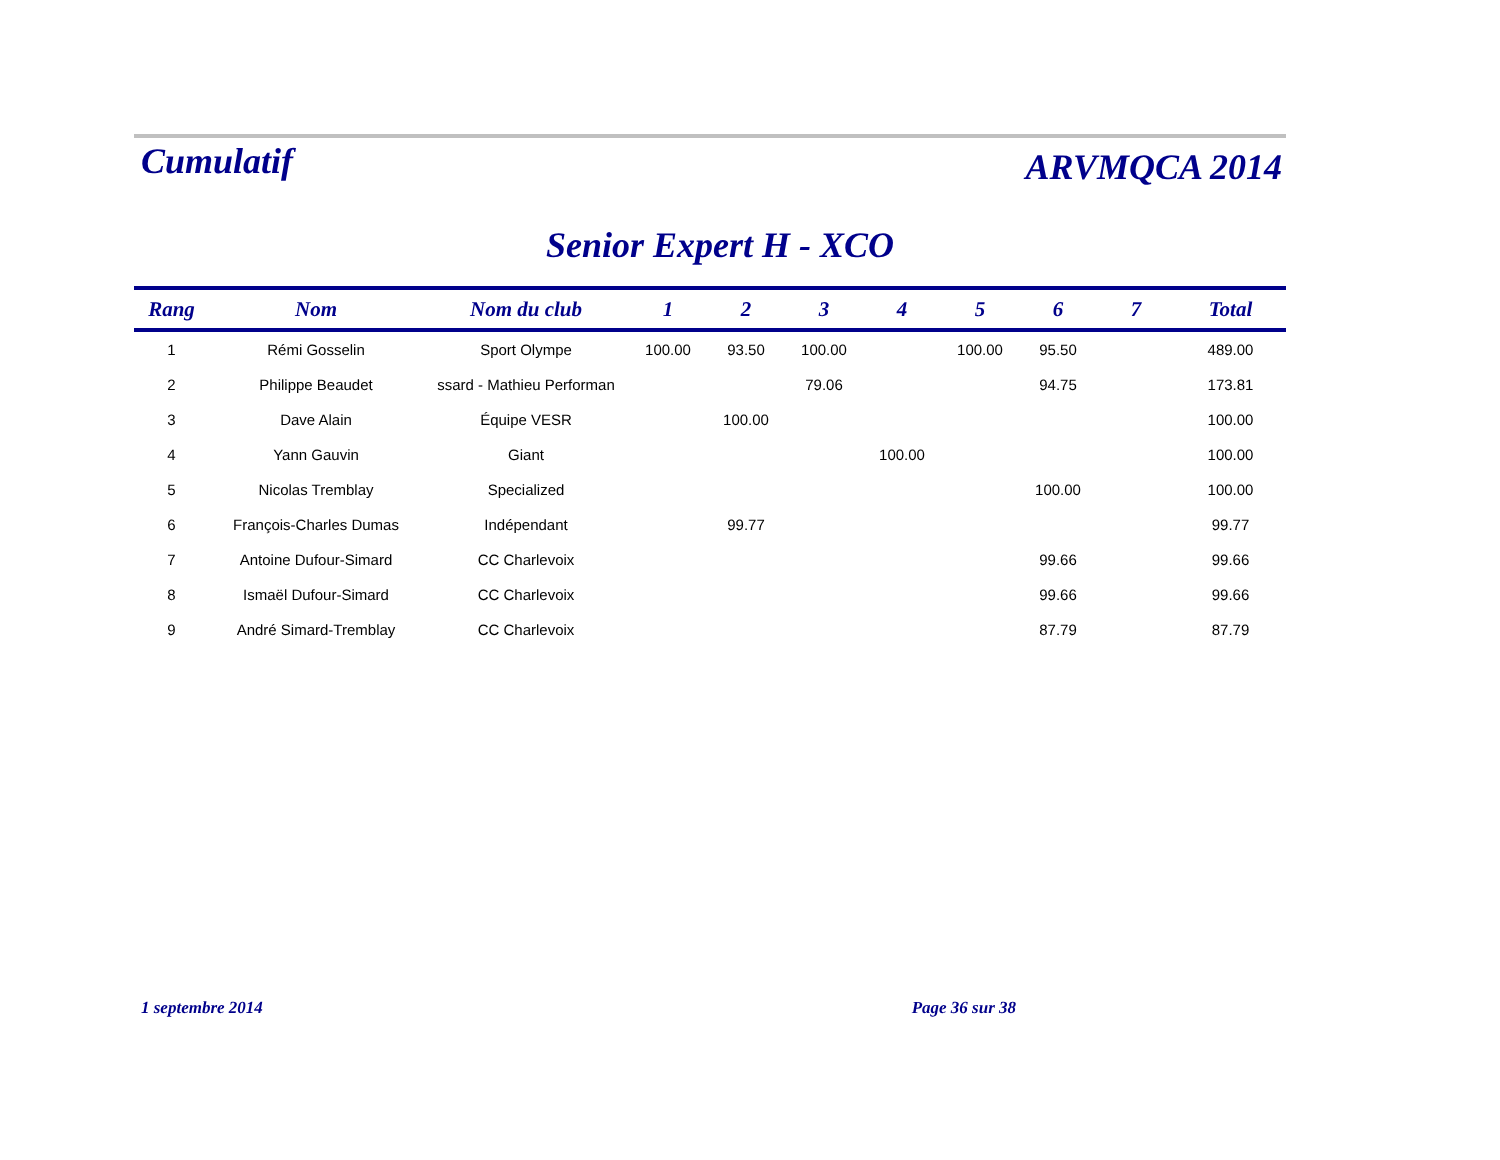Cumulatif
ARVMQCA 2014
Senior Expert H - XCO
| Rang | Nom | Nom du club | 1 | 2 | 3 | 4 | 5 | 6 | 7 | Total |
| --- | --- | --- | --- | --- | --- | --- | --- | --- | --- | --- |
| 1 | Rémi Gosselin | Sport Olympe | 100.00 | 93.50 | 100.00 | | 100.00 | 95.50 | | 489.00 |
| 2 | Philippe Beaudet | ssard - Mathieu Performan | | | 79.06 | | | 94.75 | | 173.81 |
| 3 | Dave Alain | Équipe VESR | | 100.00 | | | | | | 100.00 |
| 4 | Yann Gauvin | Giant | | | | 100.00 | | | | 100.00 |
| 5 | Nicolas Tremblay | Specialized | | | | | | 100.00 | | 100.00 |
| 6 | François-Charles Dumas | Indépendant | | 99.77 | | | | | | 99.77 |
| 7 | Antoine Dufour-Simard | CC Charlevoix | | | | | | 99.66 | | 99.66 |
| 8 | Ismaël Dufour-Simard | CC Charlevoix | | | | | | 99.66 | | 99.66 |
| 9 | André Simard-Tremblay | CC Charlevoix | | | | | | 87.79 | | 87.79 |
1 septembre 2014 Page 36 sur 38